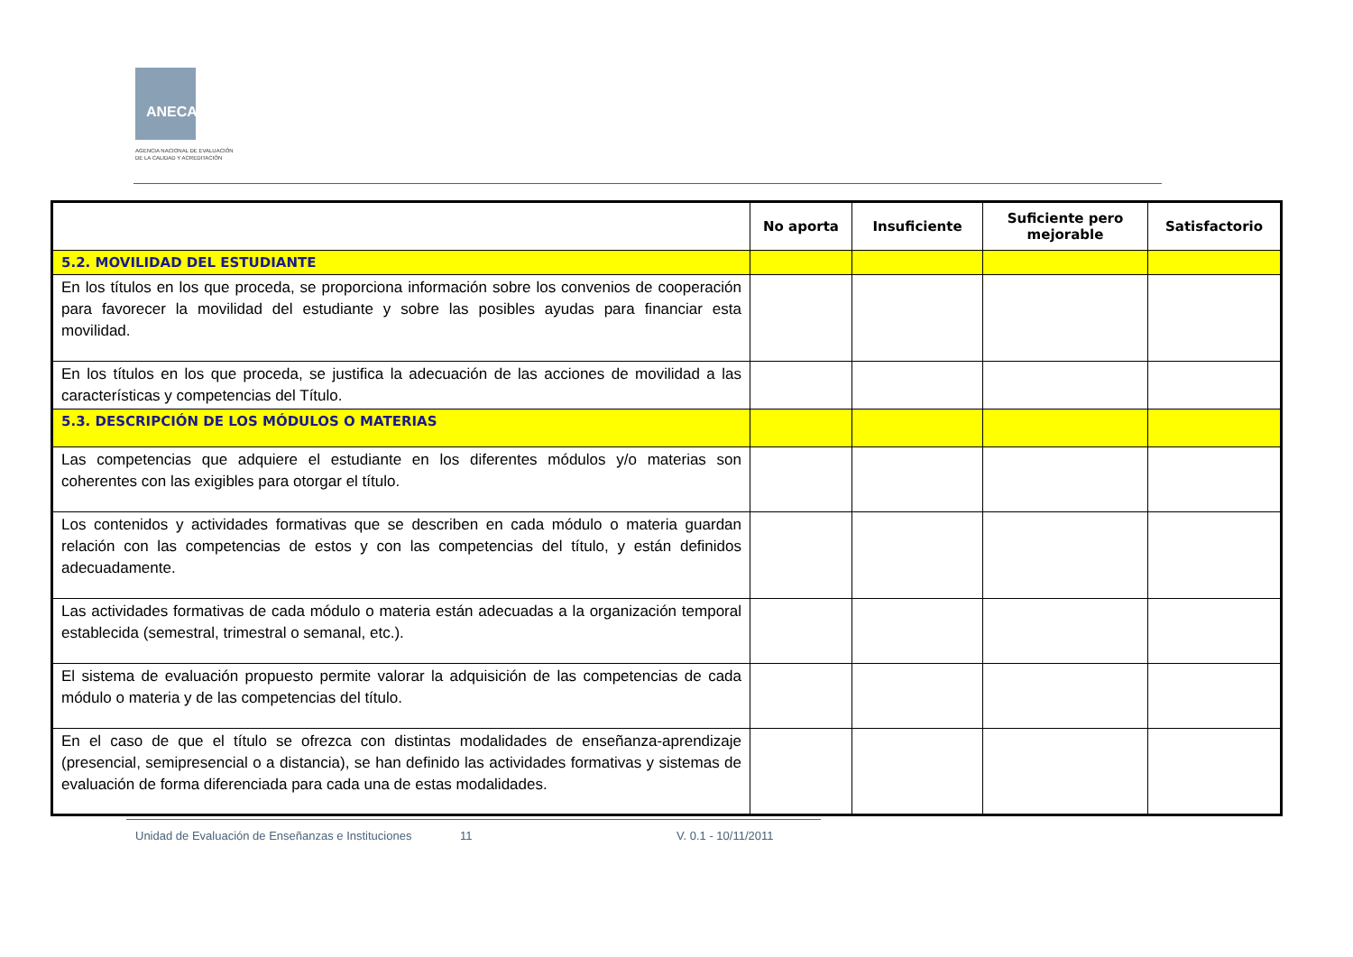ANECA
AGENCIA NACIONAL DE EVALUACIÓN
DE LA CALIDAD Y ACREDITACIÓN
| | No aporta | Insuficiente | Suficiente pero mejorable | Satisfactorio |
| --- | --- | --- | --- | --- |
| 5.2. MOVILIDAD DEL ESTUDIANTE | | | | |
| En los títulos en los que proceda, se proporciona información sobre los convenios de cooperación para favorecer la movilidad del estudiante y sobre las posibles ayudas para financiar esta movilidad. | | | | |
| En los títulos en los que proceda, se justifica la adecuación de las acciones de movilidad a las características y competencias del Título. | | | | |
| 5.3. DESCRIPCIÓN DE LOS MÓDULOS O MATERIAS | | | | |
| Las competencias que adquiere el estudiante en los diferentes módulos y/o materias son coherentes con las exigibles para otorgar el título. | | | | |
| Los contenidos y actividades formativas que se describen en cada módulo o materia guardan relación con las competencias de estos y con las competencias del título, y están definidos adecuadamente. | | | | |
| Las actividades formativas de cada módulo o materia están adecuadas a la organización temporal establecida (semestral, trimestral o semanal, etc.). | | | | |
| El sistema de evaluación propuesto permite valorar la adquisición de las competencias de cada módulo o materia y de las competencias del título. | | | | |
| En el caso de que el título se ofrezca con distintas modalidades de enseñanza-aprendizaje (presencial, semipresencial o a distancia), se han definido las actividades formativas y sistemas de evaluación de forma diferenciada para cada una de estas modalidades. | | | | |
Unidad de Evaluación de Enseñanzas e Instituciones
11 V. 0.1 - 10/11/2011